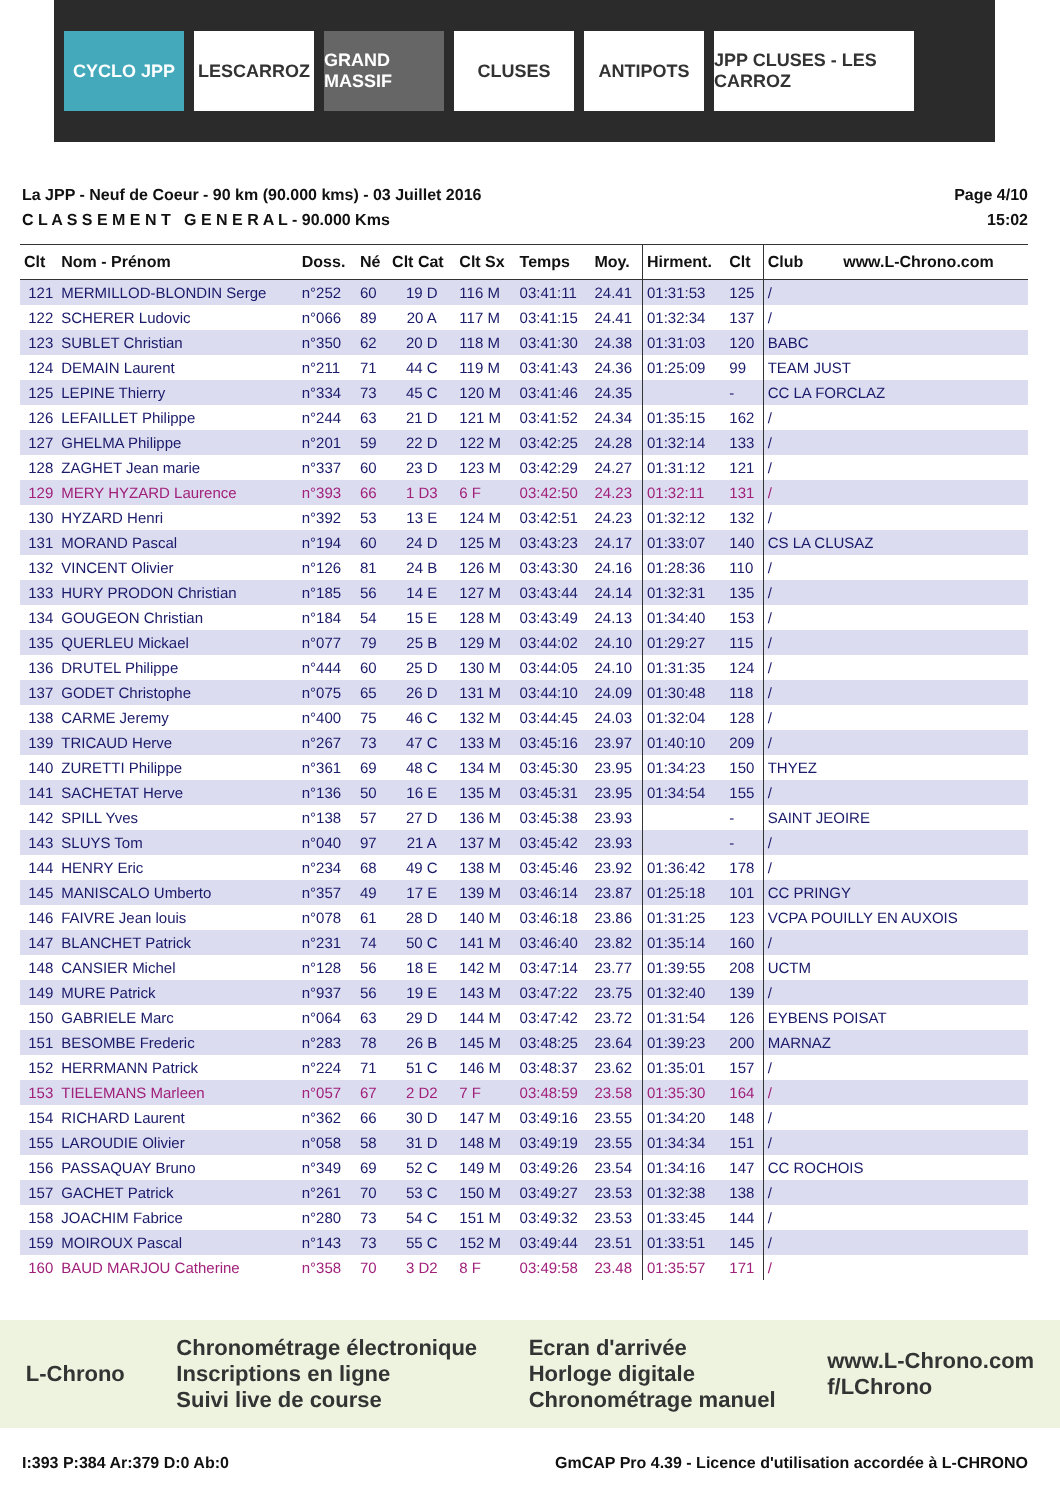CYCLO JPP LESCARROZ
GRAND MASSIF
CLUSES ANTIPOTS
JPP CLUSES - LES CARROZ
La JPP - Neuf de Coeur - 90 km (90.000 kms) - 03 Juillet 2016
C L A S S E M E N T G E N E R A L - 90.000 Kms
Page 4/10
15:02
| Clt | Nom - Prénom | Doss. | Né | Clt Cat | Clt Sx | Temps | Moy. | Hirment. | Clt | Club www.L-Chrono.com |
| --- | --- | --- | --- | --- | --- | --- | --- | --- | --- | --- |
| 121 | MERMILLOD-BLONDIN Serge | n°252 | 60 | 19 D | 116 M | 03:41:11 | 24.41 | 01:31:53 | 125 | / |
| 122 | SCHERER Ludovic | n°066 | 89 | 20 A | 117 M | 03:41:15 | 24.41 | 01:32:34 | 137 | / |
| 123 | SUBLET Christian | n°350 | 62 | 20 D | 118 M | 03:41:30 | 24.38 | 01:31:03 | 120 | BABC |
| 124 | DEMAIN Laurent | n°211 | 71 | 44 C | 119 M | 03:41:43 | 24.36 | 01:25:09 | 99 | TEAM JUST |
| 125 | LEPINE Thierry | n°334 | 73 | 45 C | 120 M | 03:41:46 | 24.35 | | - | CC LA FORCLAZ |
| 126 | LEFAILLET Philippe | n°244 | 63 | 21 D | 121 M | 03:41:52 | 24.34 | 01:35:15 | 162 | / |
| 127 | GHELMA Philippe | n°201 | 59 | 22 D | 122 M | 03:42:25 | 24.28 | 01:32:14 | 133 | / |
| 128 | ZAGHET Jean marie | n°337 | 60 | 23 D | 123 M | 03:42:29 | 24.27 | 01:31:12 | 121 | / |
| 129 | MERY HYZARD Laurence | n°393 | 66 | 1 D3 | 6 F | 03:42:50 | 24.23 | 01:32:11 | 131 | / |
| 130 | HYZARD Henri | n°392 | 53 | 13 E | 124 M | 03:42:51 | 24.23 | 01:32:12 | 132 | / |
| 131 | MORAND Pascal | n°194 | 60 | 24 D | 125 M | 03:43:23 | 24.17 | 01:33:07 | 140 | CS LA CLUSAZ |
| 132 | VINCENT Olivier | n°126 | 81 | 24 B | 126 M | 03:43:30 | 24.16 | 01:28:36 | 110 | / |
| 133 | HURY PRODON Christian | n°185 | 56 | 14 E | 127 M | 03:43:44 | 24.14 | 01:32:31 | 135 | / |
| 134 | GOUGEON Christian | n°184 | 54 | 15 E | 128 M | 03:43:49 | 24.13 | 01:34:40 | 153 | / |
| 135 | QUERLEU Mickael | n°077 | 79 | 25 B | 129 M | 03:44:02 | 24.10 | 01:29:27 | 115 | / |
| 136 | DRUTEL Philippe | n°444 | 60 | 25 D | 130 M | 03:44:05 | 24.10 | 01:31:35 | 124 | / |
| 137 | GODET Christophe | n°075 | 65 | 26 D | 131 M | 03:44:10 | 24.09 | 01:30:48 | 118 | / |
| 138 | CARME Jeremy | n°400 | 75 | 46 C | 132 M | 03:44:45 | 24.03 | 01:32:04 | 128 | / |
| 139 | TRICAUD Herve | n°267 | 73 | 47 C | 133 M | 03:45:16 | 23.97 | 01:40:10 | 209 | / |
| 140 | ZURETTI Philippe | n°361 | 69 | 48 C | 134 M | 03:45:30 | 23.95 | 01:34:23 | 150 | THYEZ |
| 141 | SACHETAT Herve | n°136 | 50 | 16 E | 135 M | 03:45:31 | 23.95 | 01:34:54 | 155 | / |
| 142 | SPILL Yves | n°138 | 57 | 27 D | 136 M | 03:45:38 | 23.93 | | - | SAINT JEOIRE |
| 143 | SLUYS Tom | n°040 | 97 | 21 A | 137 M | 03:45:42 | 23.93 | | - | / |
| 144 | HENRY Eric | n°234 | 68 | 49 C | 138 M | 03:45:46 | 23.92 | 01:36:42 | 178 | / |
| 145 | MANISCALO Umberto | n°357 | 49 | 17 E | 139 M | 03:46:14 | 23.87 | 01:25:18 | 101 | CC PRINGY |
| 146 | FAIVRE Jean louis | n°078 | 61 | 28 D | 140 M | 03:46:18 | 23.86 | 01:31:25 | 123 | VCPA POUILLY EN AUXOIS |
| 147 | BLANCHET Patrick | n°231 | 74 | 50 C | 141 M | 03:46:40 | 23.82 | 01:35:14 | 160 | / |
| 148 | CANSIER Michel | n°128 | 56 | 18 E | 142 M | 03:47:14 | 23.77 | 01:39:55 | 208 | UCTM |
| 149 | MURE Patrick | n°937 | 56 | 19 E | 143 M | 03:47:22 | 23.75 | 01:32:40 | 139 | / |
| 150 | GABRIELE Marc | n°064 | 63 | 29 D | 144 M | 03:47:42 | 23.72 | 01:31:54 | 126 | EYBENS POISAT |
| 151 | BESOMBE Frederic | n°283 | 78 | 26 B | 145 M | 03:48:25 | 23.64 | 01:39:23 | 200 | MARNAZ |
| 152 | HERRMANN Patrick | n°224 | 71 | 51 C | 146 M | 03:48:37 | 23.62 | 01:35:01 | 157 | / |
| 153 | TIELEMANS Marleen | n°057 | 67 | 2 D2 | 7 F | 03:48:59 | 23.58 | 01:35:30 | 164 | / |
| 154 | RICHARD Laurent | n°362 | 66 | 30 D | 147 M | 03:49:16 | 23.55 | 01:34:20 | 148 | / |
| 155 | LAROUDIE Olivier | n°058 | 58 | 31 D | 148 M | 03:49:19 | 23.55 | 01:34:34 | 151 | / |
| 156 | PASSAQUAY Bruno | n°349 | 69 | 52 C | 149 M | 03:49:26 | 23.54 | 01:34:16 | 147 | CC ROCHOIS |
| 157 | GACHET Patrick | n°261 | 70 | 53 C | 150 M | 03:49:27 | 23.53 | 01:32:38 | 138 | / |
| 158 | JOACHIM Fabrice | n°280 | 73 | 54 C | 151 M | 03:49:32 | 23.53 | 01:33:45 | 144 | / |
| 159 | MOIROUX Pascal | n°143 | 73 | 55 C | 152 M | 03:49:44 | 23.51 | 01:33:51 | 145 | / |
| 160 | BAUD MARJOU Catherine | n°358 | 70 | 3 D2 | 8 F | 03:49:58 | 23.48 | 01:35:57 | 171 | / |
L-Chrono
Chronométrage électronique
Inscriptions en ligne
Suivi live de course
Ecran d'arrivée
Horloge digitale
Chronométrage manuel
www.L-Chrono.com
f/LChrono
I:393 P:384 Ar:379 D:0 Ab:0 GmCAP Pro 4.39 - Licence d'utilisation accordée à L-CHRONO